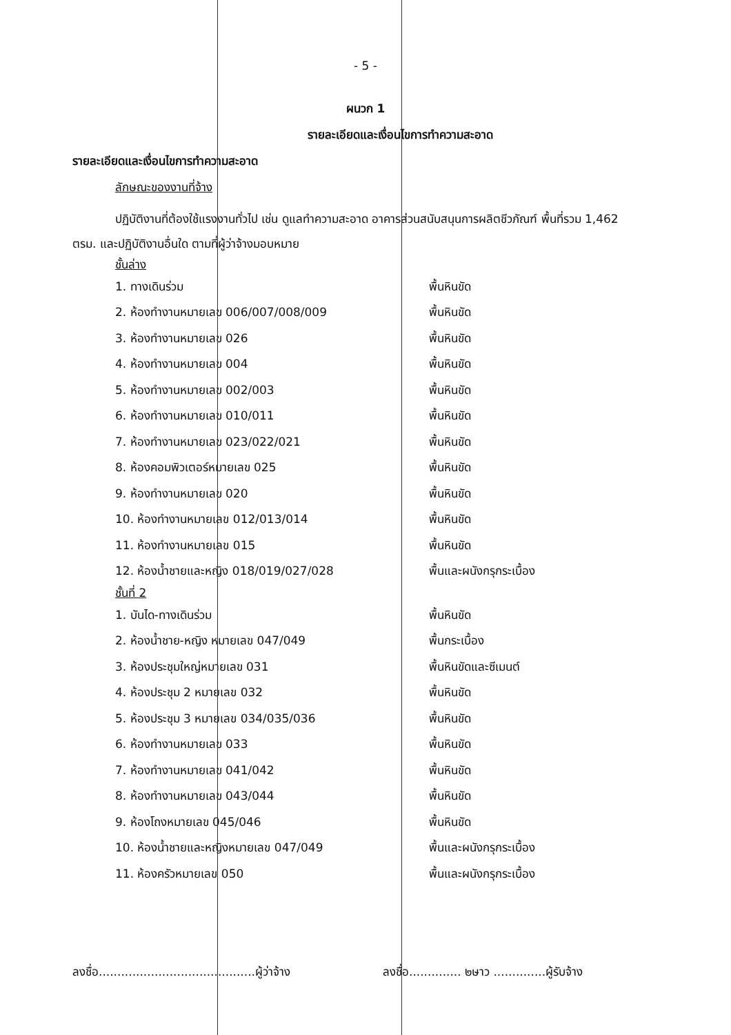- 5 -
ผนวก 1
รายละเอียดและเงื่อนไขการทำความสะอาด
รายละเอียดและเงื่อนไขการทำความสะอาด
ลักษณะของงานที่จ้าง
ปฏิบัติงานที่ต้องใช้แรงงานทั่วไป เช่น ดูแลทำความสะอาด อาคารส่วนสนับสนุนการผลิตชีวภัณฑ์ พื้นที่รวม 1,462 ตรม. และปฏิบัติงานอื่นใด ตามที่ผู้ว่าจ้างมอบหมาย
ชั้นล่าง
1. ทางเดินร่วม พื้นหินขัด
2. ห้องทำงานหมายเลข 006/007/008/009 พื้นหินขัด
3. ห้องทำงานหมายเลข 026 พื้นหินขัด
4. ห้องทำงานหมายเลข 004 พื้นหินขัด
5. ห้องทำงานหมายเลข 002/003 พื้นหินขัด
6. ห้องทำงานหมายเลข 010/011 พื้นหินขัด
7. ห้องทำงานหมายเลข 023/022/021 พื้นหินขัด
8. ห้องคอมพิวเตอร์หมายเลข 025 พื้นหินขัด
9. ห้องทำงานหมายเลข 020 พื้นหินขัด
10. ห้องทำงานหมายเลข 012/013/014 พื้นหินขัด
11. ห้องทำงานหมายเลข 015 พื้นหินขัด
12. ห้องน้ำชายและหญิง 018/019/027/028 พื้นและผนังกรุกระเบื้อง
ชั้นที่ 2
1. บันได-ทางเดินร่วม พื้นหินขัด
2. ห้องน้ำชาย-หญิง หมายเลข 047/049 พื้นกระเบื้อง
3. ห้องประชุมใหญ่หมายเลข 031 พื้นหินขัดและซีเมนต์
4. ห้องประชุม 2 หมายเลข 032 พื้นหินขัด
5. ห้องประชุม 3 หมายเลข 034/035/036 พื้นหินขัด
6. ห้องทำงานหมายเลข 033 พื้นหินขัด
7. ห้องทำงานหมายเลข 041/042 พื้นหินขัด
8. ห้องทำงานหมายเลข 043/044 พื้นหินขัด
9. ห้องโถงหมายเลข 045/046 พื้นหินขัด
10. ห้องน้ำชายและหญิงหมายเลข 047/049 พื้นและผนังกรุกระเบื้อง
11. ห้องครัวหมายเลข 050 พื้นและผนังกรุกระเบื้อง
ลงชื่อ..........................................ผู้ว่าจ้าง ลงชื่อ.............. ๒ษาว ..............ผู้รับจ้าง